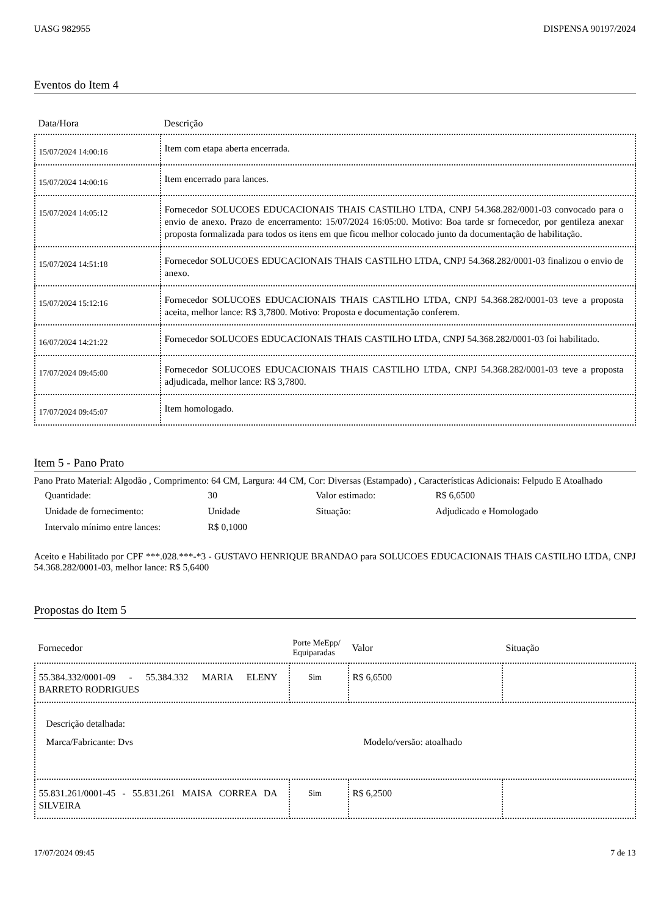UASG 982955 DISPENSA 90197/2024
Eventos do Item 4
| Data/Hora | Descrição |
| --- | --- |
| 15/07/2024 14:00:16 | Item com etapa aberta encerrada. |
| 15/07/2024 14:00:16 | Item encerrado para lances. |
| 15/07/2024 14:05:12 | Fornecedor SOLUCOES EDUCACIONAIS THAIS CASTILHO LTDA, CNPJ 54.368.282/0001-03 convocado para o envio de anexo. Prazo de encerramento: 15/07/2024 16:05:00. Motivo: Boa tarde sr fornecedor, por gentileza anexar proposta formalizada para todos os itens em que ficou melhor colocado junto da documentação de habilitação. |
| 15/07/2024 14:51:18 | Fornecedor SOLUCOES EDUCACIONAIS THAIS CASTILHO LTDA, CNPJ 54.368.282/0001-03 finalizou o envio de anexo. |
| 15/07/2024 15:12:16 | Fornecedor SOLUCOES EDUCACIONAIS THAIS CASTILHO LTDA, CNPJ 54.368.282/0001-03 teve a proposta aceita, melhor lance: R$ 3,7800. Motivo: Proposta e documentação conferem. |
| 16/07/2024 14:21:22 | Fornecedor SOLUCOES EDUCACIONAIS THAIS CASTILHO LTDA, CNPJ 54.368.282/0001-03 foi habilitado. |
| 17/07/2024 09:45:00 | Fornecedor SOLUCOES EDUCACIONAIS THAIS CASTILHO LTDA, CNPJ 54.368.282/0001-03 teve a proposta adjudicada, melhor lance: R$ 3,7800. |
| 17/07/2024 09:45:07 | Item homologado. |
Item 5 - Pano Prato
Pano Prato Material: Algodão , Comprimento: 64 CM, Largura: 44 CM, Cor: Diversas (Estampado) , Características Adicionais: Felpudo E Atoalhado
Quantidade: 30 Valor estimado: R$ 6,6500 Unidade de fornecimento: Unidade Situação: Adjudicado e Homologado Intervalo mínimo entre lances: R$ 0,1000
Aceito e Habilitado por CPF ***.028.***-*3 - GUSTAVO HENRIQUE BRANDAO para SOLUCOES EDUCACIONAIS THAIS CASTILHO LTDA, CNPJ 54.368.282/0001-03, melhor lance: R$ 5,6400
Propostas do Item 5
| Fornecedor | Porte MeEpp/ Equiparadas | Valor | Situação |
| --- | --- | --- | --- |
| 55.384.332/0001-09 - 55.384.332 MARIA ELENY BARRETO RODRIGUES | Sim | R$ 6,6500 | |
| Descrição detalhada: Marca/Fabricante: Dvs Modelo/versão: atoalhado | | | |
| 55.831.261/0001-45 - 55.831.261 MAISA CORREA DA SILVEIRA | Sim | R$ 6,2500 | |
17/07/2024 09:45 7 de 13